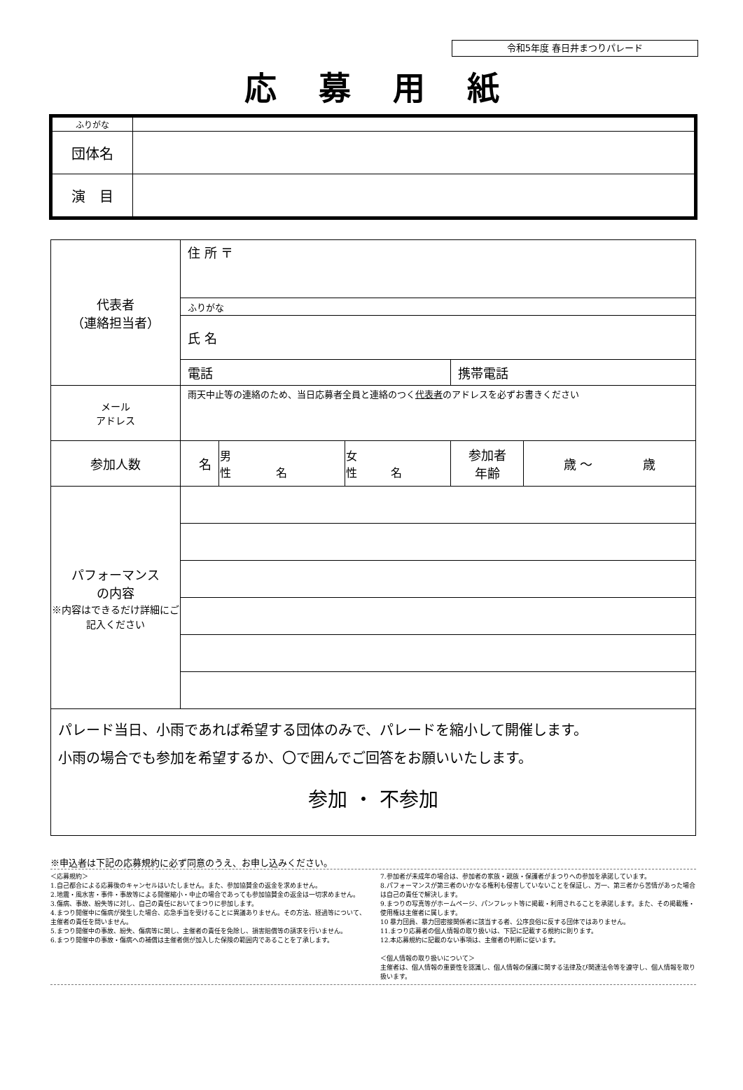令和5年度 春日井まつりパレード
応募用紙
| ふりがな | |
| 団体名 | |
| 演 目 | |
| 代表者 （連絡担当者） | 住 所 〒 | | | | |
| | ふりがな | | | | |
| | 氏 名 | | | | |
| | 電話 | | | 携帯電話 | |
| メール アドレス | 雨天中止等の連絡のため、当日応募者全員と連絡のつく 代表者 のアドレスを必ずお書きください | | | | |
| 参加人数 | 名 | 男 性 名 | 女 性 名 | 参加者 年齢 | 歳 〜 歳 |
| パフォーマンス の内容 ※内容はできるだけ詳細にご記入ください | | | | | |
| パレード当日、小雨であれば希望する団体のみで、パレードを縮小して開催します。 小雨の場合でも参加を希望するか、〇で囲んでご回答をお願いいたします。 参加 ・ 不参加 | | | | | |
※申込者は下記の応募規約に必ず同意のうえ、お申し込みください。
＜応募規約＞
1.自己都合による応募後のキャンセルはいたしません。また、参加協賛金の返金を求めません。
2.地震・風水害・事件・事故等による開催縮小・中止の場合であっても参加協賛金の返金は一切求めません。
3.傷病、事故、紛失等に対し、自己の責任においてまつりに参加します。
4.まつり開催中に傷病が発生した場合、応急手当を受けることに異議ありません。その方法、経過等について、主催者の責任を問いません。
5.まつり開催中の事故、紛失、傷病等に関し、主催者の責任を免除し、損害賠償等の請求を行いません。
6.まつり開催中の事故・傷病への補償は主催者側が加入した保険の範囲内であることを了承します。
7.参加者が未成年の場合は、参加者の家族・親族・保護者がまつりへの参加を承諾しています。
8.パフォーマンスが第三者のいかなる権利も侵害していないことを保証し、万一、第三者から苦情があった場合は自己の責任で解決します。
9.まつりの写真等がホームページ、パンフレット等に掲載・利用されることを承諾します。また、その掲載権・使用権は主催者に属します。
10 暴力団員、暴力団密接関係者に該当する者、公序良俗に反する団体ではありません。
11.まつり応募者の個人情報の取り扱いは、下記に記載する規約に則ります。
12.本応募規約に記載のない事項は、主催者の判断に従います。
＜個人情報の取り扱いについて＞
主催者は、個人情報の重要性を認識し、個人情報の保護に関する法律及び関連法令等を遵守し、個人情報を取り扱います。